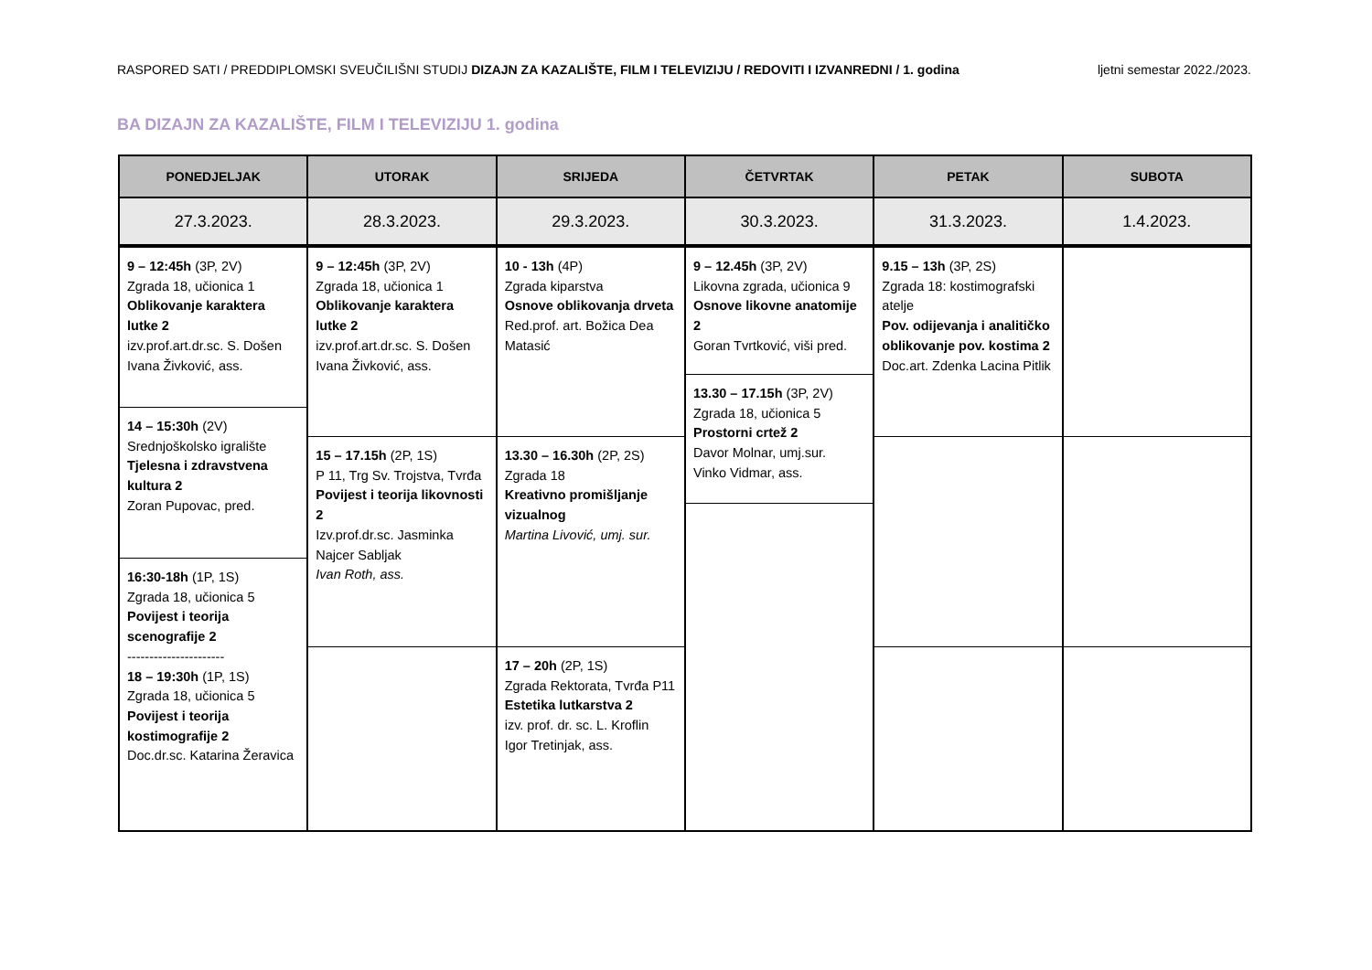RASPORED SATI / PREDDIPLOMSKI SVEUČILIŠNI STUDIJ DIZAJN ZA KAZALIŠTE, FILM I TELEVIZIJU / REDOVITI I IZVANREDNI / 1. godina ljetni semestar 2022./2023.
BA DIZAJN ZA KAZALIŠTE, FILM I TELEVIZIJU 1. godina
| PONEDJELJAK | UTORAK | SRIJEDA | ČETVRTAK | PETAK | SUBOTA |
| --- | --- | --- | --- | --- | --- |
| 27.3.2023. | 28.3.2023. | 29.3.2023. | 30.3.2023. | 31.3.2023. | 1.4.2023. |
| 9 – 12:45h (3P, 2V) Zgrada 18, učionica 1 Oblikovanje karaktera lutke 2 izv.prof.art.dr.sc. S. Došen Ivana Živković, ass. 14 – 15:30h (2V) Srednjoškolsko igralište Tjelesna i zdravstvena kultura 2 Zoran Pupovac, pred. 16:30-18h (1P, 1S) Zgrada 18, učionica 5 Povijest i teorija scenografije 2 ---------------------- 18 – 19:30h (1P, 1S) Zgrada 18, učionica 5 Povijest i teorija kostimografije 2 Doc.dr.sc. Katarina Žeravica | 9 – 12:45h (3P, 2V) Zgrada 18, učionica 1 Oblikovanje karaktera lutke 2 izv.prof.art.dr.sc. S. Došen Ivana Živković, ass. 15 – 17.15h (2P, 1S) P 11, Trg Sv. Trojstva, Tvrđa Povijest i teorija likovnosti 2 Izv.prof.dr.sc. Jasminka Najcer Sabljak Ivan Roth, ass. | 10 - 13h (4P) Zgrada kiparstva Osnove oblikovanja drveta Red.prof. art. Božica Dea Matasić 13.30 – 16.30h (2P, 2S) Zgrada 18 Kreativno promišljanje vizualnog Martina Livović, umj. sur. 17 – 20h (2P, 1S) Zgrada Rektorata, Tvrđa P11 Estetika lutkarstva 2 izv. prof. dr. sc. L. Kroflin Igor Tretinjak, ass. | 9 – 12.45h (3P, 2V) Likovna zgrada, učionica 9 Osnove likovne anatomije 2 Goran Tvrtković, viši pred. 13.30 – 17.15h (3P, 2V) Zgrada 18, učionica 5 Prostorni crtež 2 Davor Molnar, umj.sur. Vinko Vidmar, ass. | 9.15 – 13h (3P, 2S) Zgrada 18: kostimografski atelje Pov. odijevanja i analitičko oblikovanje pov. kostima 2 Doc.art. Zdenka Lacina Pitlik | |